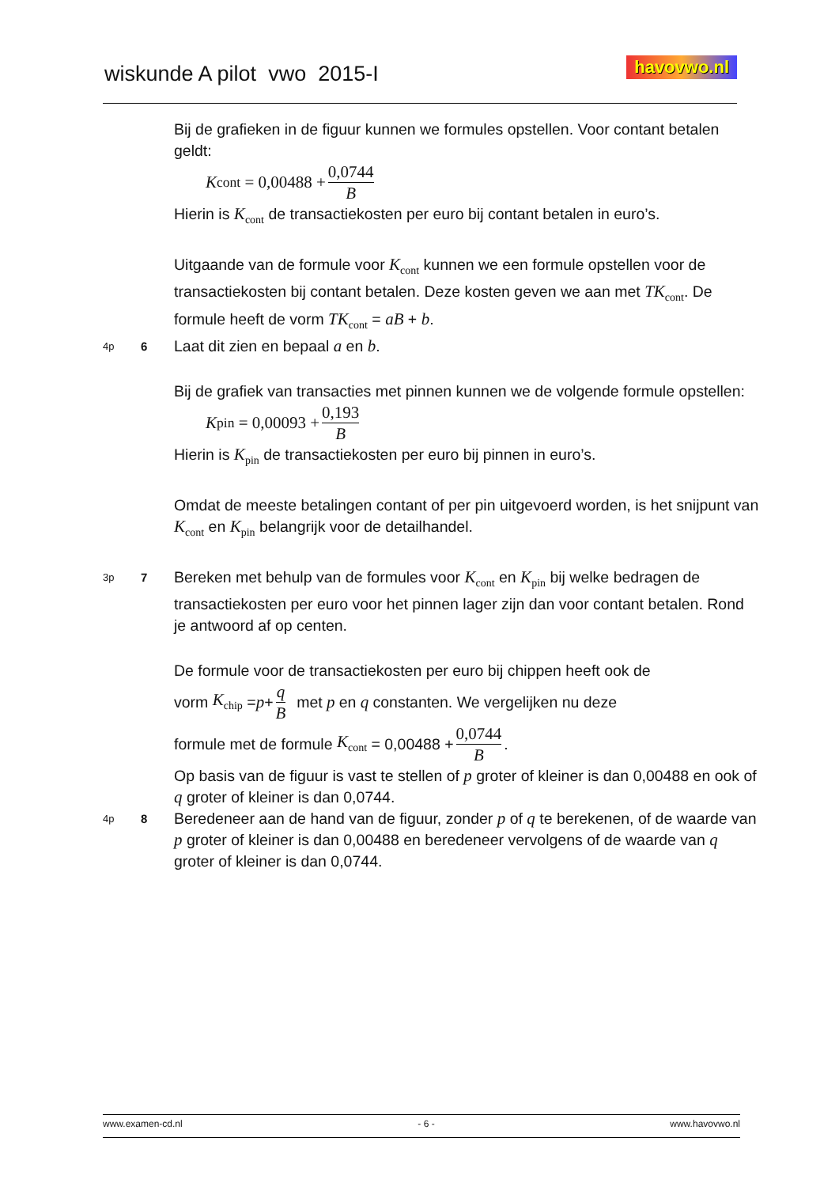wiskunde A pilot vwo 2015-I
havovwo.nl
Bij de grafieken in de figuur kunnen we formules opstellen. Voor contant betalen geldt:
K<sub>cont</sub> = 0,00488 + 0,0744 B
Hierin is K<sub>cont</sub> de transactiekosten per euro bij contant betalen in euro’s.
Uitgaande van de formule voor K<sub>cont</sub> kunnen we een formule opstellen voor de transactiekosten bij contant betalen. Deze kosten geven we aan met TK<sub>cont</sub>. De formule heeft de vorm TK<sub>cont</sub> = aB + b.
4p
6
Laat dit zien en bepaal a en b.
Bij de grafiek van transacties met pinnen kunnen we de volgende formule opstellen:
K<sub>pin</sub> = 0,00093 + 0,193 B
Hierin is K<sub>pin</sub> de transactiekosten per euro bij pinnen in euro’s.
Omdat de meeste betalingen contant of per pin uitgevoerd worden, is het snijpunt van K<sub>cont</sub> en K<sub>pin</sub> belangrijk voor de detailhandel.
3p
7
Bereken met behulp van de formules voor K<sub>cont</sub> en K<sub>pin</sub> bij welke bedragen de transactiekosten per euro voor het pinnen lager zijn dan voor contant betalen. Rond je antwoord af op centen.
De formule voor de transactiekosten per euro bij chippen heeft ook de
vorm K<sub>chip</sub> = p + q B met p en q constanten. We vergelijken nu deze
formule met de formule K<sub>cont</sub> = 0,00488 + 0,0744 B .
Op basis van de figuur is vast te stellen of p groter of kleiner is dan 0,00488 en ook of q groter of kleiner is dan 0,0744.
4p
8
Beredeneer aan de hand van de figuur, zonder p of q te berekenen, of de waarde van p groter of kleiner is dan 0,00488 en beredeneer vervolgens of de waarde van q groter of kleiner is dan 0,0744.
www.examen-cd.nl - 6 - www.havovwo.nl